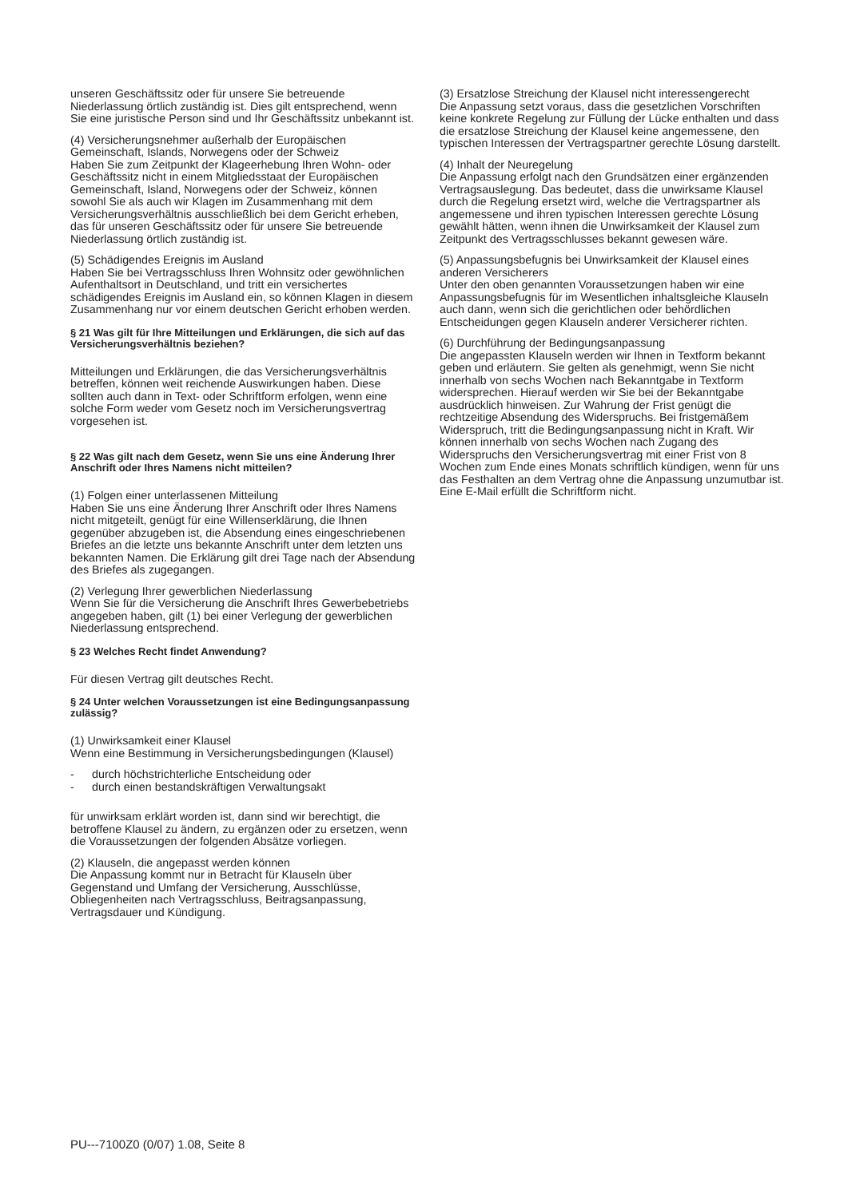unseren Geschäftssitz oder für unsere Sie betreuende Niederlassung örtlich zuständig ist. Dies gilt entsprechend, wenn Sie eine juristische Person sind und Ihr Geschäftssitz unbekannt ist.
(4) Versicherungsnehmer außerhalb der Europäischen Gemeinschaft, Islands, Norwegens oder der Schweiz
Haben Sie zum Zeitpunkt der Klageerhebung Ihren Wohn- oder Geschäftssitz nicht in einem Mitgliedsstaat der Europäischen Gemeinschaft, Island, Norwegens oder der Schweiz, können sowohl Sie als auch wir Klagen im Zusammenhang mit dem Versicherungsverhältnis ausschließlich bei dem Gericht erheben, das für unseren Geschäftssitz oder für unsere Sie betreuende Niederlassung örtlich zuständig ist.
(5) Schädigendes Ereignis im Ausland
Haben Sie bei Vertragsschluss Ihren Wohnsitz oder gewöhnlichen Aufenthaltsort in Deutschland, und tritt ein versichertes schädigendes Ereignis im Ausland ein, so können Klagen in diesem Zusammenhang nur vor einem deutschen Gericht erhoben werden.
§ 21 Was gilt für Ihre Mitteilungen und Erklärungen, die sich auf das Versicherungsverhältnis beziehen?
Mitteilungen und Erklärungen, die das Versicherungsverhältnis betreffen, können weit reichende Auswirkungen haben. Diese sollten auch dann in Text- oder Schriftform erfolgen, wenn eine solche Form weder vom Gesetz noch im Versicherungsvertrag vorgesehen ist.
§ 22 Was gilt nach dem Gesetz, wenn Sie uns eine Änderung Ihrer Anschrift oder Ihres Namens nicht mitteilen?
(1) Folgen einer unterlassenen Mitteilung
Haben Sie uns eine Änderung Ihrer Anschrift oder Ihres Namens nicht mitgeteilt, genügt für eine Willenserklärung, die Ihnen gegenüber abzugeben ist, die Absendung eines eingeschriebenen Briefes an die letzte uns bekannte Anschrift unter dem letzten uns bekannten Namen. Die Erklärung gilt drei Tage nach der Absendung des Briefes als zugegangen.
(2) Verlegung Ihrer gewerblichen Niederlassung
Wenn Sie für die Versicherung die Anschrift Ihres Gewerbebetriebs angegeben haben, gilt (1) bei einer Verlegung der gewerblichen Niederlassung entsprechend.
§ 23 Welches Recht findet Anwendung?
Für diesen Vertrag gilt deutsches Recht.
§ 24 Unter welchen Voraussetzungen ist eine Bedingungsanpassung zulässig?
(1) Unwirksamkeit einer Klausel
Wenn eine Bestimmung in Versicherungsbedingungen (Klausel)
- durch höchstrichterliche Entscheidung oder
- durch einen bestandskräftigen Verwaltungsakt
für unwirksam erklärt worden ist, dann sind wir berechtigt, die betroffene Klausel zu ändern, zu ergänzen oder zu ersetzen, wenn die Voraussetzungen der folgenden Absätze vorliegen.
(2) Klauseln, die angepasst werden können
Die Anpassung kommt nur in Betracht für Klauseln über Gegenstand und Umfang der Versicherung, Ausschlüsse, Obliegenheiten nach Vertragsschluss, Beitragsanpassung, Vertragsdauer und Kündigung.
(3) Ersatzlose Streichung der Klausel nicht interessengerecht
Die Anpassung setzt voraus, dass die gesetzlichen Vorschriften keine konkrete Regelung zur Füllung der Lücke enthalten und dass die ersatzlose Streichung der Klausel keine angemessene, den typischen Interessen der Vertragspartner gerechte Lösung darstellt.
(4) Inhalt der Neuregelung
Die Anpassung erfolgt nach den Grundsätzen einer ergänzenden Vertragsauslegung. Das bedeutet, dass die unwirksame Klausel durch die Regelung ersetzt wird, welche die Vertragspartner als angemessene und ihren typischen Interessen gerechte Lösung gewählt hätten, wenn ihnen die Unwirksamkeit der Klausel zum Zeitpunkt des Vertragsschlusses bekannt gewesen wäre.
(5) Anpassungsbefugnis bei Unwirksamkeit der Klausel eines anderen Versicherers
Unter den oben genannten Voraussetzungen haben wir eine Anpassungsbefugnis für im Wesentlichen inhaltsgleiche Klauseln auch dann, wenn sich die gerichtlichen oder behördlichen Entscheidungen gegen Klauseln anderer Versicherer richten.
(6) Durchführung der Bedingungsanpassung
Die angepassten Klauseln werden wir Ihnen in Textform bekannt geben und erläutern. Sie gelten als genehmigt, wenn Sie nicht innerhalb von sechs Wochen nach Bekanntgabe in Textform widersprechen. Hierauf werden wir Sie bei der Bekanntgabe ausdrücklich hinweisen. Zur Wahrung der Frist genügt die rechtzeitige Absendung des Widerspruchs. Bei fristgemäßem Widerspruch, tritt die Bedingungsanpassung nicht in Kraft. Wir können innerhalb von sechs Wochen nach Zugang des Widerspruchs den Versicherungsvertrag mit einer Frist von 8 Wochen zum Ende eines Monats schriftlich kündigen, wenn für uns das Festhalten an dem Vertrag ohne die Anpassung unzumutbar ist. Eine E-Mail erfüllt die Schriftform nicht.
PU---7100Z0 (0/07) 1.08, Seite 8